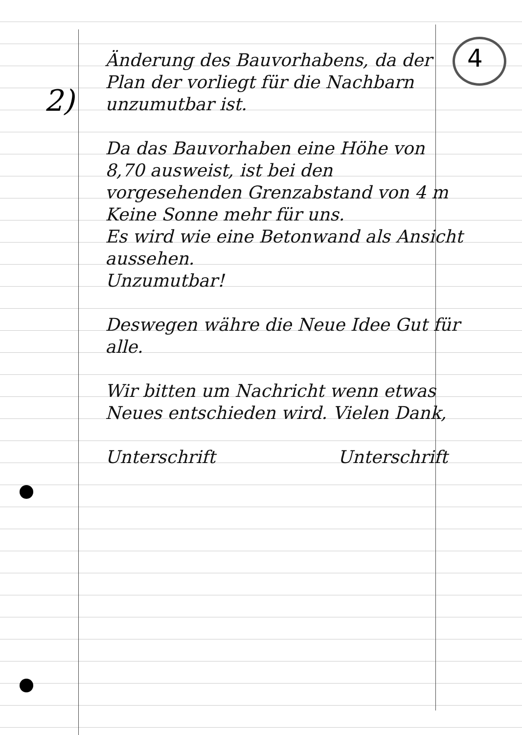4
2)
Änderung des Bauvorhabens, da der Plan der vorliegt für die Nachbarn unzumutbar ist.
Da das Bauvorhaben eine Höhe von 8,70 ausweist, ist bei den vorgesehenden Grenzabstand von 4 m Keine Sonne mehr für uns.
Es wird wie eine Betonwand als Ansicht aussehen.
Unzumutbar!
Deswegen währe die Neue Idee Gut für alle.
Wir bitten um Nachricht wenn etwas Neues entschieden wird. Vielen Dank,
Unterschrift Unterschrift